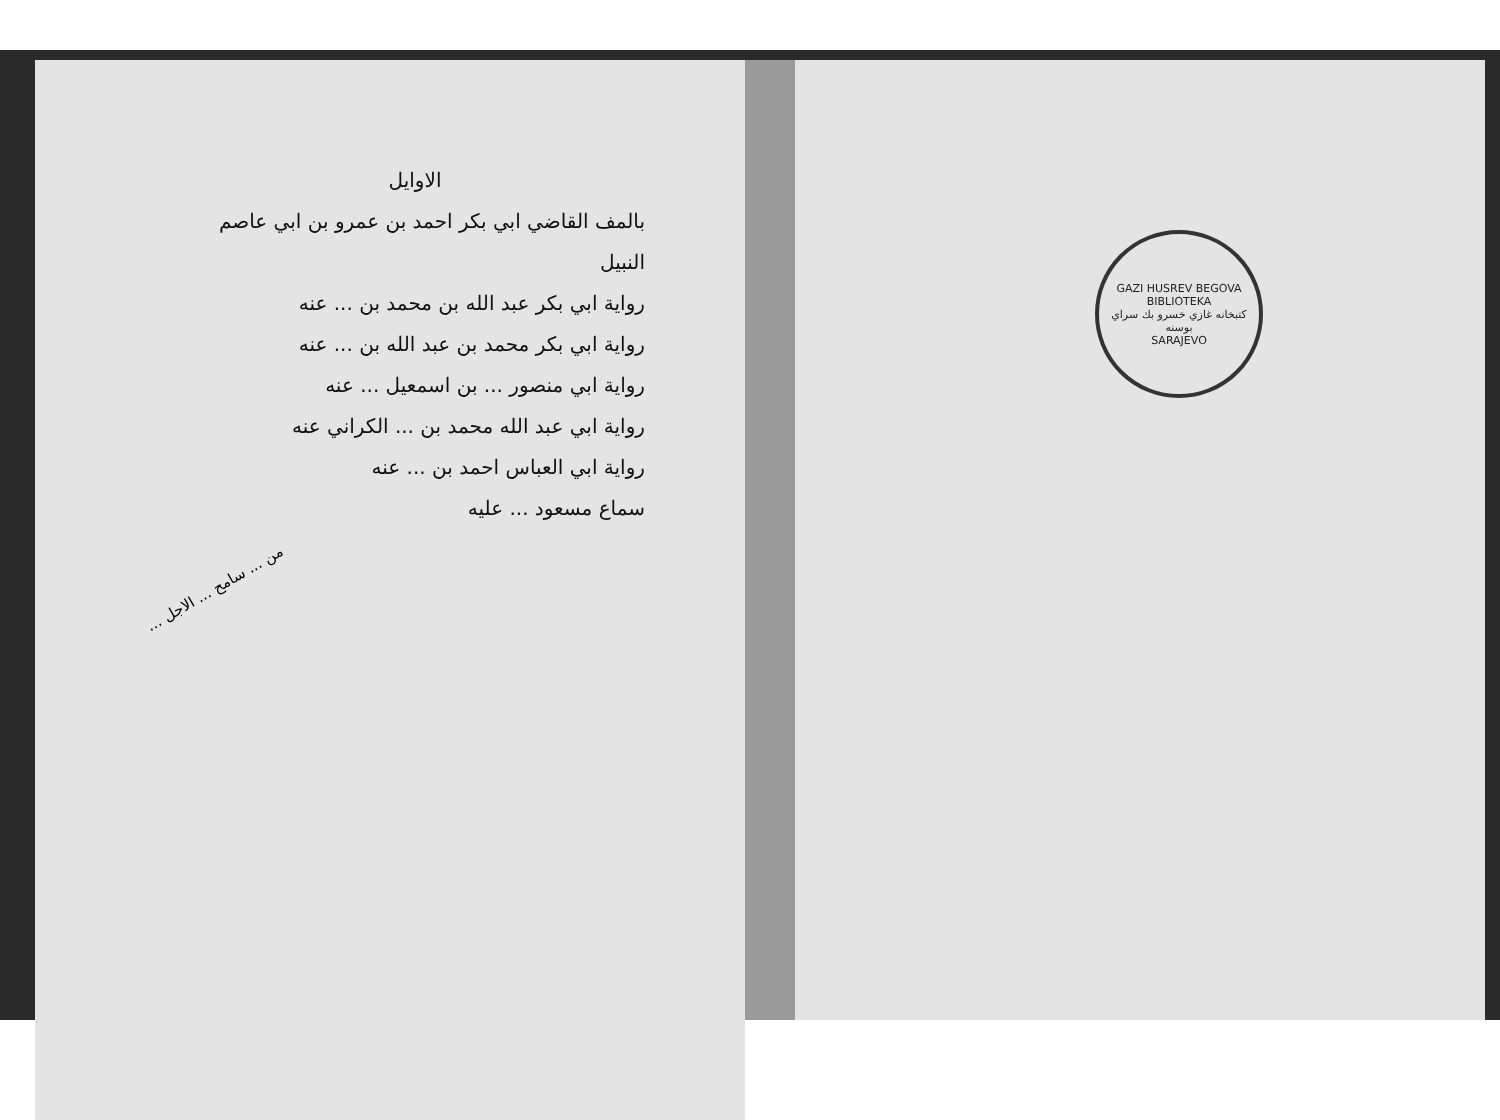الاوايل
بالمف القاضي ابي بكر احمد بن عمرو بن ابي عاصم النبيل
رواية ابي بكر عبد الله بن محمد بن ... عنه
رواية ابي بكر محمد بن عبد الله بن ... عنه
رواية ابي منصور ... بن اسمعيل ... عنه
رواية ابي عبد الله محمد بن ... الكراني عنه
رواية ابي العباس احمد بن ... عنه
سماع مسعود ... عليه
من ... سامح ... الاجل ...
GAZI HUSREV BEGOVA BIBLIOTEKA
كتبخانه غازي خسرو بك سراي بوسنه
SARAJEVO